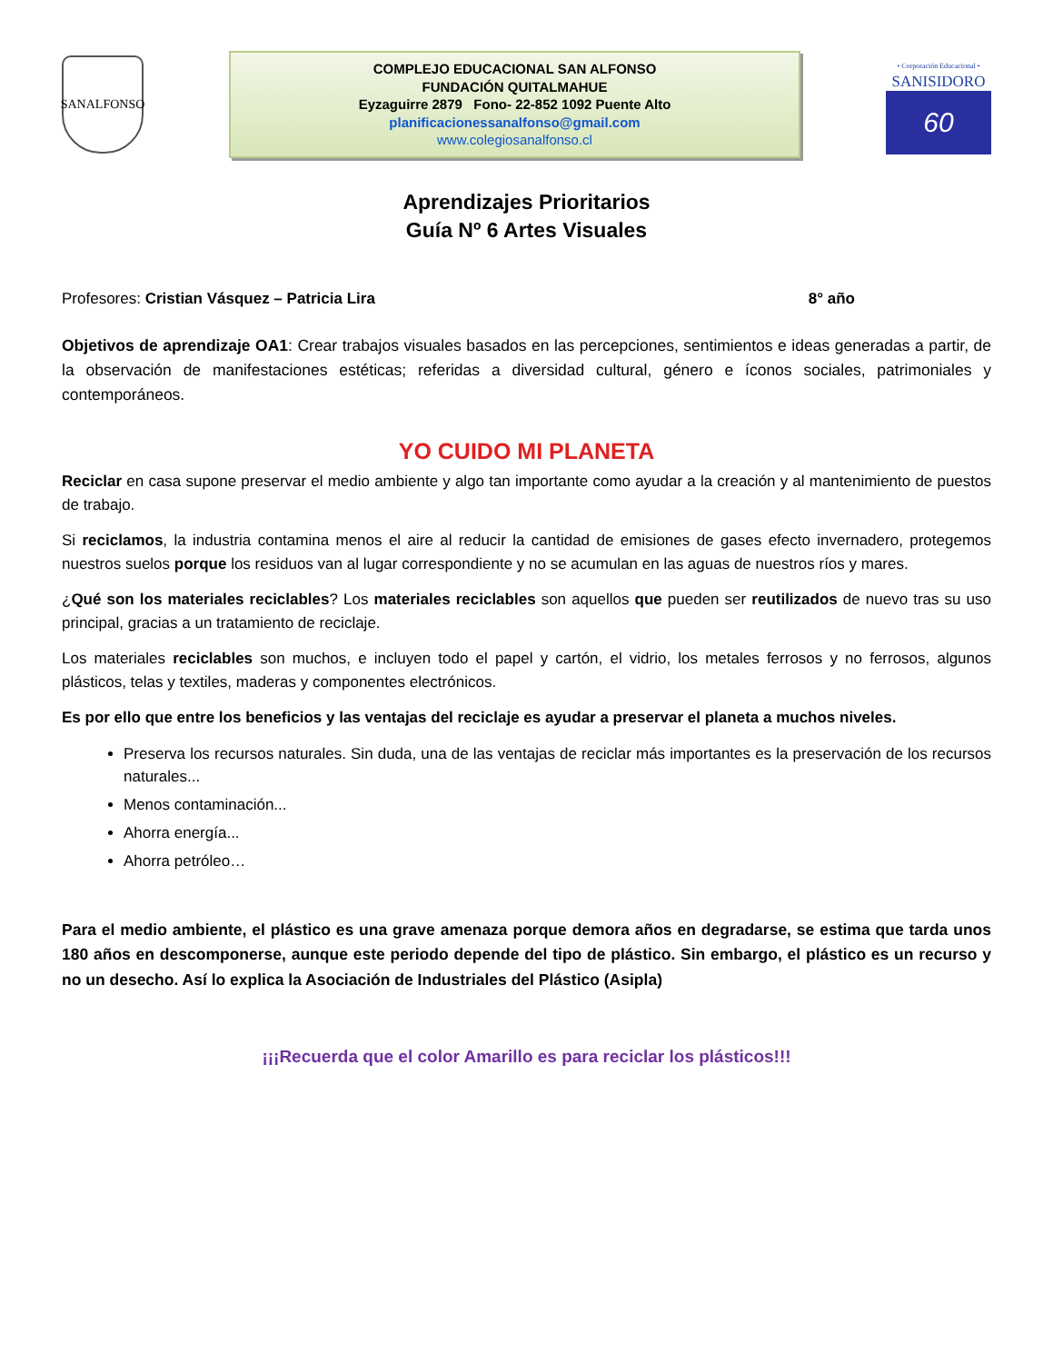SANALFONSO
COMPLEJO EDUCACIONAL SAN ALFONSO
FUNDACIÓN QUITALMAHUE
Eyzaguirre 2879 Fono- 22-852 1092 Puente Alto
planificacionessanalfonso@gmail.com
www.colegiosanalfonso.cl
• Corporación Educacional •
SANISIDORO
60
Aprendizajes Prioritarios
Guía Nº 6 Artes Visuales
Profesores: Cristian Vásquez – Patricia Lira 8° año
Objetivos de aprendizaje OA1: Crear trabajos visuales basados en las percepciones, sentimientos e ideas generadas a partir, de la observación de manifestaciones estéticas; referidas a diversidad cultural, género e íconos sociales, patrimoniales y contemporáneos.
YO CUIDO MI PLANETA
Reciclar en casa supone preservar el medio ambiente y algo tan importante como ayudar a la creación y al mantenimiento de puestos de trabajo.
Si reciclamos, la industria contamina menos el aire al reducir la cantidad de emisiones de gases efecto invernadero, protegemos nuestros suelos porque los residuos van al lugar correspondiente y no se acumulan en las aguas de nuestros ríos y mares.
¿Qué son los materiales reciclables? Los materiales reciclables son aquellos que pueden ser reutilizados de nuevo tras su uso principal, gracias a un tratamiento de reciclaje.
Los materiales reciclables son muchos, e incluyen todo el papel y cartón, el vidrio, los metales ferrosos y no ferrosos, algunos plásticos, telas y textiles, maderas y componentes electrónicos.
Es por ello que entre los beneficios y las ventajas del reciclaje es ayudar a preservar el planeta a muchos niveles.
Preserva los recursos naturales. Sin duda, una de las ventajas de reciclar más importantes es la preservación de los recursos naturales...
Menos contaminación...
Ahorra energía...
Ahorra petróleo…
Para el medio ambiente, el plástico es una grave amenaza porque demora años en degradarse, se estima que tarda unos 180 años en descomponerse, aunque este periodo depende del tipo de plástico. Sin embargo, el plástico es un recurso y no un desecho. Así lo explica la Asociación de Industriales del Plástico (Asipla)
¡¡¡Recuerda que el color Amarillo es para reciclar los plásticos!!!